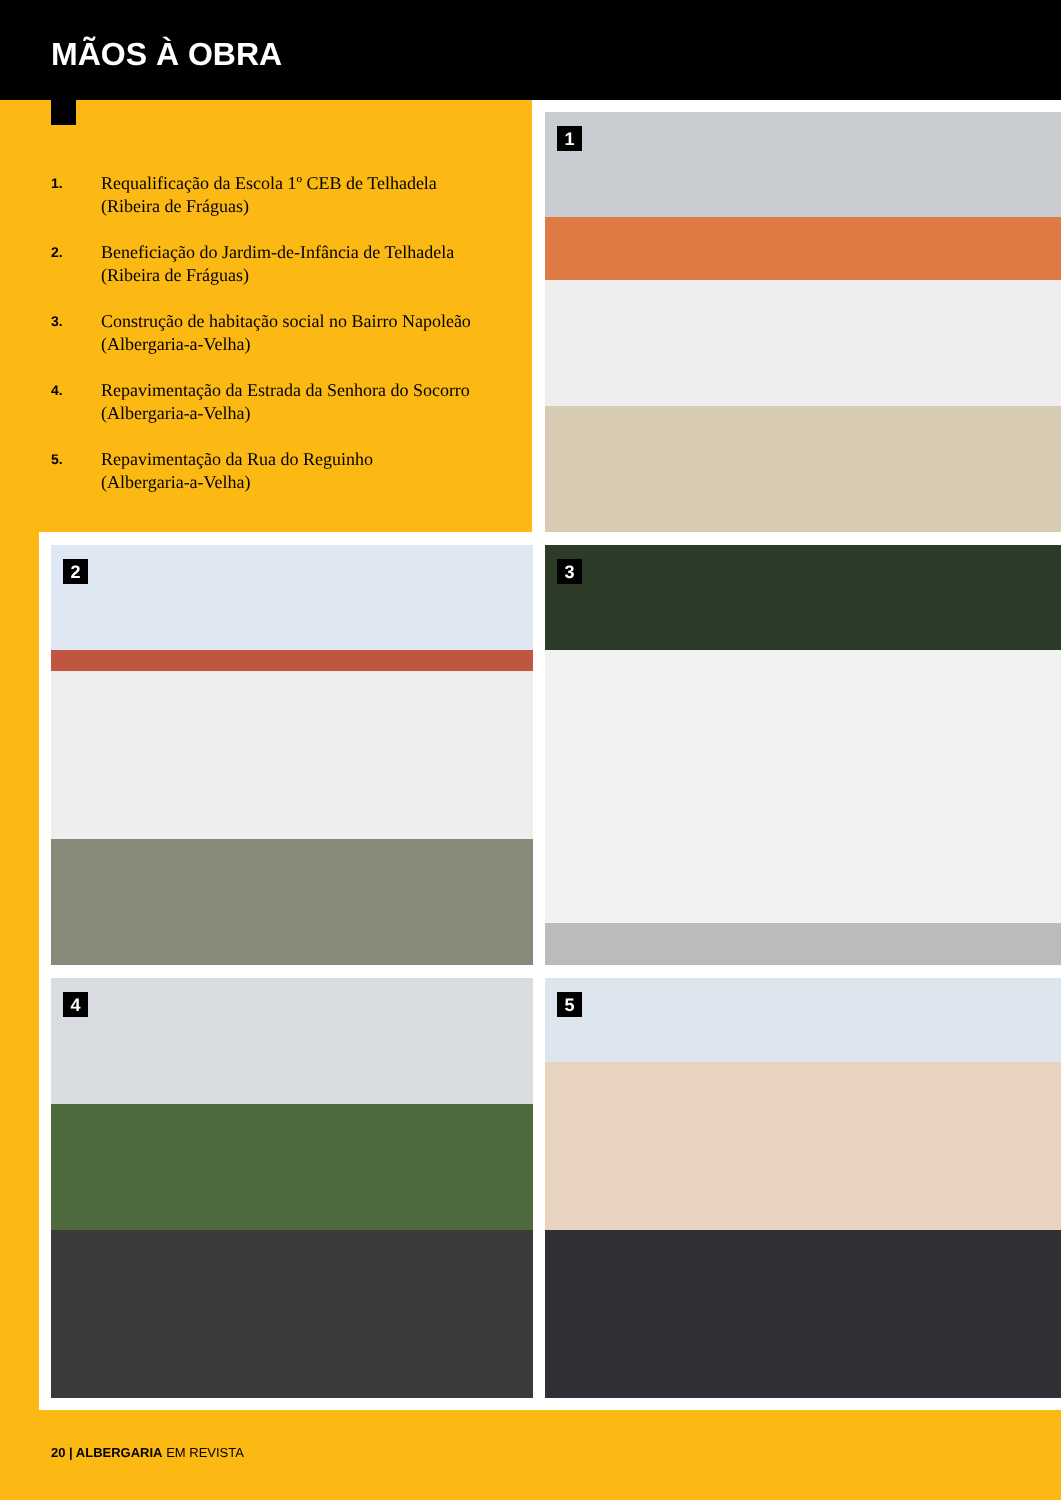MÃOS À OBRA
1. Requalificação da Escola 1º CEB de Telhadela
(Ribeira de Fráguas)
2. Beneficiação do Jardim-de-Infância de Telhadela
(Ribeira de Fráguas)
3. Construção de habitação social no Bairro Napoleão
(Albergaria-a-Velha)
4. Repavimentação da Estrada da Senhora do Socorro
(Albergaria-a-Velha)
5. Repavimentação da Rua do Reguinho
(Albergaria-a-Velha)
1
2 3
4 5
20 | ALBERGARIA EM REVISTA